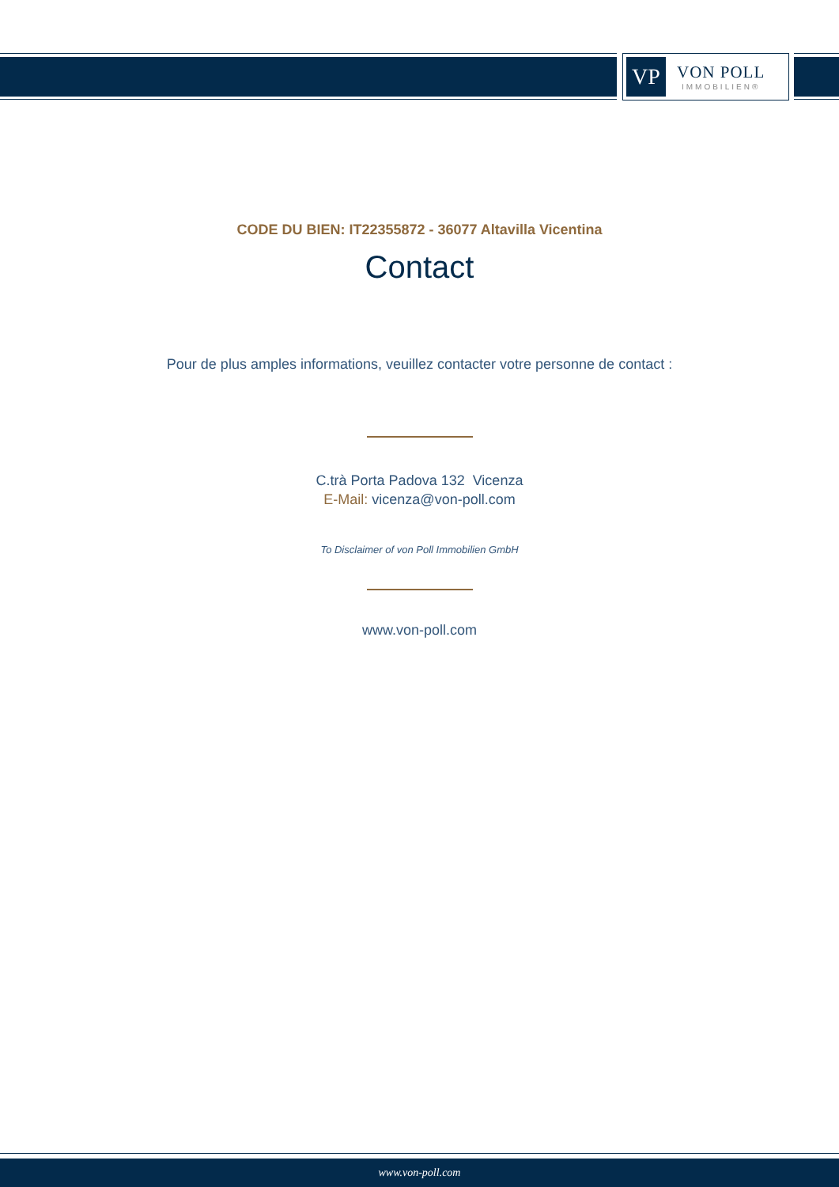VP
VON POLL
IMMOBILIEN®
CODE DU BIEN: IT22355872 - 36077 Altavilla Vicentina
Contact
Pour de plus amples informations, veuillez contacter votre personne de contact :
C.trà Porta Padova 132 Vicenza
E-Mail: vicenza@von-poll.com
To Disclaimer of von Poll Immobilien GmbH
www.von-poll.com
www.von-poll.com